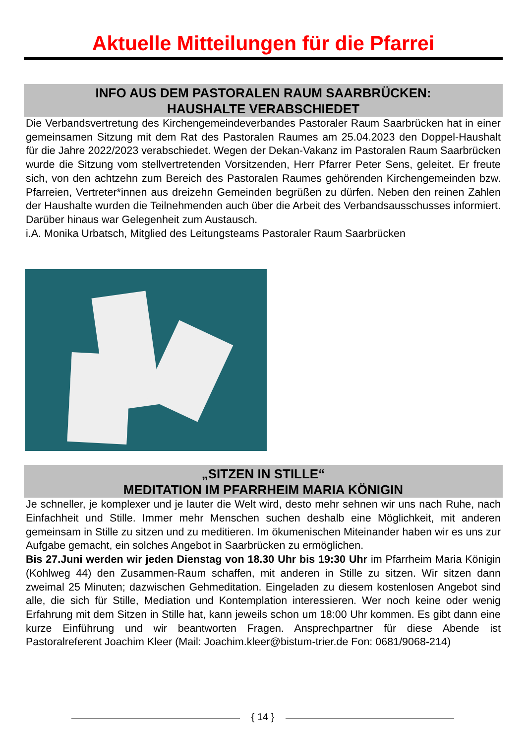Aktuelle Mitteilungen für die Pfarrei
INFO AUS DEM PASTORALEN RAUM SAARBRÜCKEN:
HAUSHALTE VERABSCHIEDET
Die Verbandsvertretung des Kirchengemeindeverbandes Pastoraler Raum Saarbrücken hat in einer gemeinsamen Sitzung mit dem Rat des Pastoralen Raumes am 25.04.2023 den Doppel-Haushalt für die Jahre 2022/2023 verabschiedet. Wegen der Dekan-Vakanz im Pastoralen Raum Saarbrücken wurde die Sitzung vom stellvertretenden Vorsitzenden, Herr Pfarrer Peter Sens, geleitet. Er freute sich, von den achtzehn zum Bereich des Pastoralen Raumes gehörenden Kirchengemeinden bzw. Pfarreien, Vertreter*innen aus dreizehn Gemeinden begrüßen zu dürfen. Neben den reinen Zahlen der Haushalte wurden die Teilnehmenden auch über die Arbeit des Verbandsausschusses informiert. Darüber hinaus war Gelegenheit zum Austausch.
i.A. Monika Urbatsch, Mitglied des Leitungsteams Pastoraler Raum Saarbrücken
„SITZEN IN STILLE“
MEDITATION IM PFARRHEIM MARIA KÖNIGIN
Je schneller, je komplexer und je lauter die Welt wird, desto mehr sehnen wir uns nach Ruhe, nach Einfachheit und Stille. Immer mehr Menschen suchen deshalb eine Möglichkeit, mit anderen gemeinsam in Stille zu sitzen und zu meditieren. Im ökumenischen Miteinander haben wir es uns zur Aufgabe gemacht, ein solches Angebot in Saarbrücken zu ermöglichen.
Bis 27.Juni werden wir jeden Dienstag von 18.30 Uhr bis 19:30 Uhr im Pfarrheim Maria Königin (Kohlweg 44) den Zusammen-Raum schaffen, mit anderen in Stille zu sitzen. Wir sitzen dann zweimal 25 Minuten; dazwischen Gehmeditation. Eingeladen zu diesem kostenlosen Angebot sind alle, die sich für Stille, Mediation und Kontemplation interessieren. Wer noch keine oder wenig Erfahrung mit dem Sitzen in Stille hat, kann jeweils schon um 18:00 Uhr kommen. Es gibt dann eine kurze Einführung und wir beantworten Fragen. Ansprechpartner für diese Abende ist Pastoralreferent Joachim Kleer (Mail: Joachim.kleer@bistum-trier.de Fon: 0681/9068-214)
{ 14 }